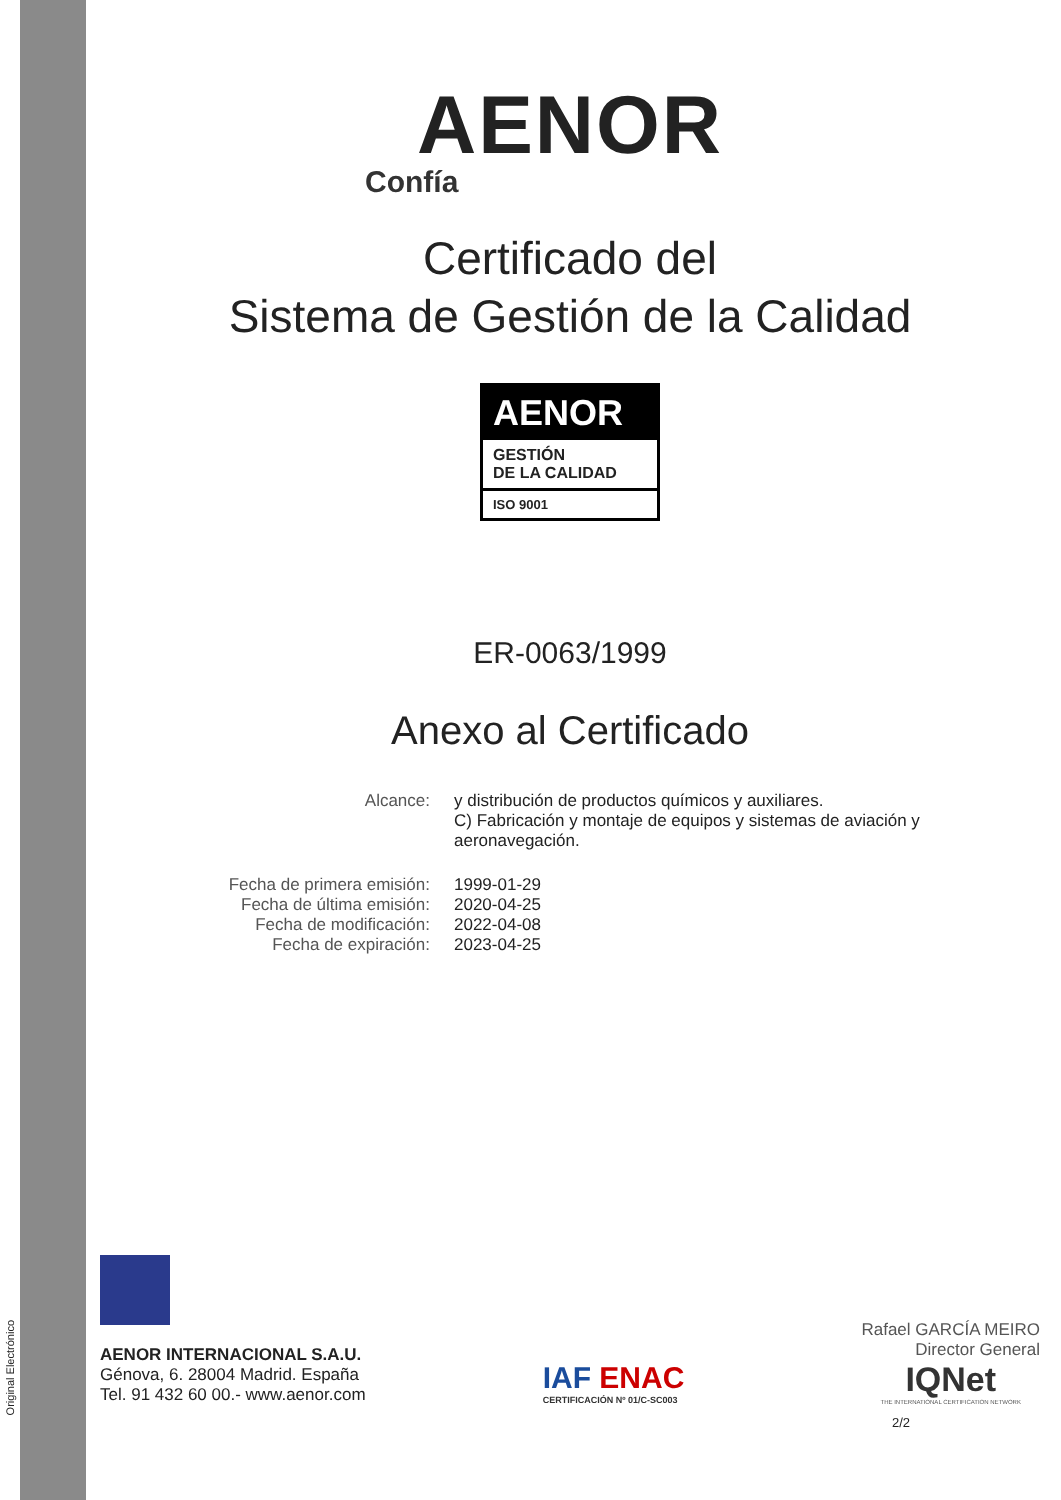Original Electrónico
AENOR
Confía
Certificado del
Sistema de Gestión de la Calidad
AENOR
GESTIÓN
DE LA CALIDAD
ISO 9001
ER-0063/1999
Anexo al Certificado
Alcance: y distribución de productos químicos y auxiliares.
C) Fabricación y montaje de equipos y sistemas de aviación y aeronavegación.
Fecha de primera emisión:
Fecha de última emisión:
Fecha de modificación:
Fecha de expiración:
1999-01-29
2020-04-25
2022-04-08
2023-04-25
AENOR INTERNACIONAL S.A.U.
Génova, 6. 28004 Madrid. España
Tel. 91 432 60 00.- www.aenor.com
IAF ENAC
CERTIFICACIÓN Nº 01/C-SC003
Rafael GARCÍA MEIRO
Director General
IQNet
THE INTERNATIONAL CERTIFICATION NETWORK
2/2